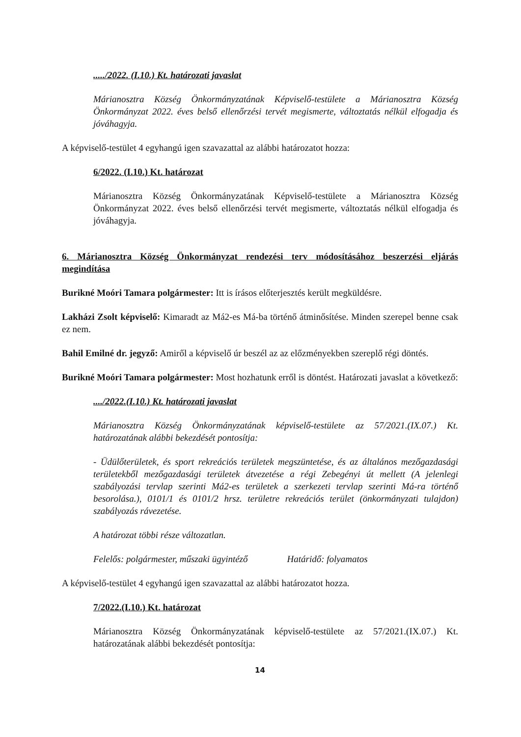...../2022. (I.10.) Kt. határozati javaslat
Márianosztra Község Önkormányzatának Képviselő-testülete a Márianosztra Község Önkormányzat 2022. éves belső ellenőrzési tervét megismerte, változtatás nélkül elfogadja és jóváhagyja.
A képviselő-testület 4 egyhangú igen szavazattal az alábbi határozatot hozza:
6/2022. (I.10.) Kt. határozat
Márianosztra Község Önkormányzatának Képviselő-testülete a Márianosztra Község Önkormányzat 2022. éves belső ellenőrzési tervét megismerte, változtatás nélkül elfogadja és jóváhagyja.
6. Márianosztra Község Önkormányzat rendezési terv módosításához beszerzési eljárás megindítása
Burikné Moóri Tamara polgármester: Itt is írásos előterjesztés került megküldésre.
Lakházi Zsolt képviselő: Kimaradt az Má2-es Má-ba történő átminősítése. Minden szerepel benne csak ez nem.
Bahil Emilné dr. jegyző: Amiről a képviselő úr beszél az az előzményekben szereplő régi döntés.
Burikné Moóri Tamara polgármester: Most hozhatunk erről is döntést. Határozati javaslat a következő:
..../2022.(I.10.) Kt. határozati javaslat
Márianosztra Község Önkormányzatának képviselő-testülete az 57/2021.(IX.07.) Kt. határozatának alábbi bekezdését pontosítja:
- Üdülőterületek, és sport rekreációs területek megszüntetése, és az általános mezőgazdasági területekből mezőgazdasági területek átvezetése a régi Zebegényi út mellett (A jelenlegi szabályozási tervlap szerinti Má2-es területek a szerkezeti tervlap szerinti Má-ra történő besorolása.), 0101/1 és 0101/2 hrsz. területre rekreációs terület (önkormányzati tulajdon) szabályozás rávezetése.
A határozat többi része változatlan.
Felelős: polgármester, műszaki ügyintéző Határidő: folyamatos
A képviselő-testület 4 egyhangú igen szavazattal az alábbi határozatot hozza.
7/2022.(I.10.) Kt. határozat
Márianosztra Község Önkormányzatának képviselő-testülete az 57/2021.(IX.07.) Kt. határozatának alábbi bekezdését pontosítja:
14